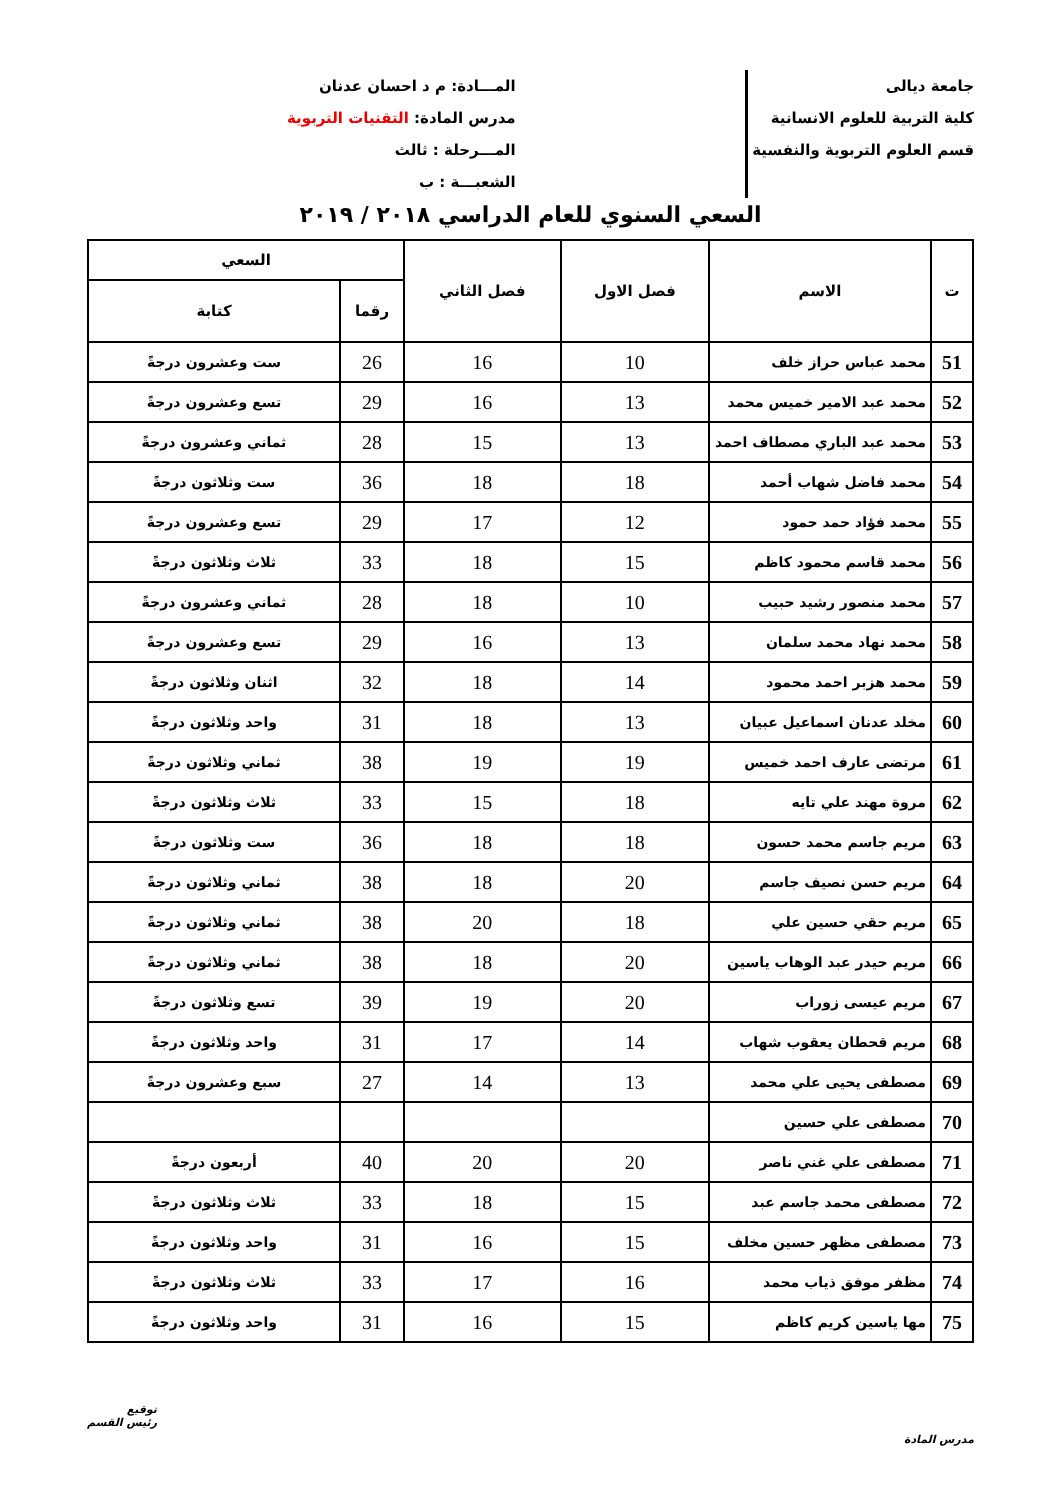جامعة ديالى
كلية التربية للعلوم الانسانية
قسم العلوم التربوية والنفسية
المـــادة: م د احسان عدنان
مدرس المادة: التقنيات التربوية
المـــرحلة : ثالث
الشعبـــة : ب
السعي السنوي للعام الدراسي ٢٠١٨ / ٢٠١٩
| ت | الاسم | فصل الاول | فصل الثاني | السعي | |
| --- | --- | --- | --- | --- | --- |
| | | | | رقما | كتابة |
| 51 | محمد عباس حراز خلف | 10 | 16 | 26 | ست وعشرون درجةً |
| 52 | محمد عبد الامير خميس محمد | 13 | 16 | 29 | تسع وعشرون درجةً |
| 53 | محمد عبد الباري مصطاف احمد | 13 | 15 | 28 | ثماني وعشرون درجةً |
| 54 | محمد فاضل شهاب أحمد | 18 | 18 | 36 | ست وثلاثون درجةً |
| 55 | محمد فؤاد حمد حمود | 12 | 17 | 29 | تسع وعشرون درجةً |
| 56 | محمد قاسم محمود كاظم | 15 | 18 | 33 | ثلاث وثلاثون درجةً |
| 57 | محمد منصور رشيد حبيب | 10 | 18 | 28 | ثماني وعشرون درجةً |
| 58 | محمد نهاد محمد سلمان | 13 | 16 | 29 | تسع وعشرون درجةً |
| 59 | محمد هزبر احمد محمود | 14 | 18 | 32 | اثنان وثلاثون درجةً |
| 60 | مخلد عدنان اسماعيل عبيان | 13 | 18 | 31 | واحد وثلاثون درجةً |
| 61 | مرتضى عارف احمد خميس | 19 | 19 | 38 | ثماني وثلاثون درجةً |
| 62 | مروة مهند علي تايه | 18 | 15 | 33 | ثلاث وثلاثون درجةً |
| 63 | مريم جاسم محمد حسون | 18 | 18 | 36 | ست وثلاثون درجةً |
| 64 | مريم حسن نصيف جاسم | 20 | 18 | 38 | ثماني وثلاثون درجةً |
| 65 | مريم حقي حسين علي | 18 | 20 | 38 | ثماني وثلاثون درجةً |
| 66 | مريم حيدر عبد الوهاب ياسين | 20 | 18 | 38 | ثماني وثلاثون درجةً |
| 67 | مريم عيسى زوراب | 20 | 19 | 39 | تسع وثلاثون درجةً |
| 68 | مريم قحطان يعقوب شهاب | 14 | 17 | 31 | واحد وثلاثون درجةً |
| 69 | مصطفى يحيى علي محمد | 13 | 14 | 27 | سبع وعشرون درجةً |
| 70 | مصطفى علي حسين | | | | |
| 71 | مصطفى علي غني ناصر | 20 | 20 | 40 | أربعون درجةً |
| 72 | مصطفى محمد جاسم عبد | 15 | 18 | 33 | ثلاث وثلاثون درجةً |
| 73 | مصطفى مظهر حسين مخلف | 15 | 16 | 31 | واحد وثلاثون درجةً |
| 74 | مظفر موفق ذياب محمد | 16 | 17 | 33 | ثلاث وثلاثون درجةً |
| 75 | مها ياسين كريم كاظم | 15 | 16 | 31 | واحد وثلاثون درجةً |
مدرس المادة
توقيع
رئيس القسم